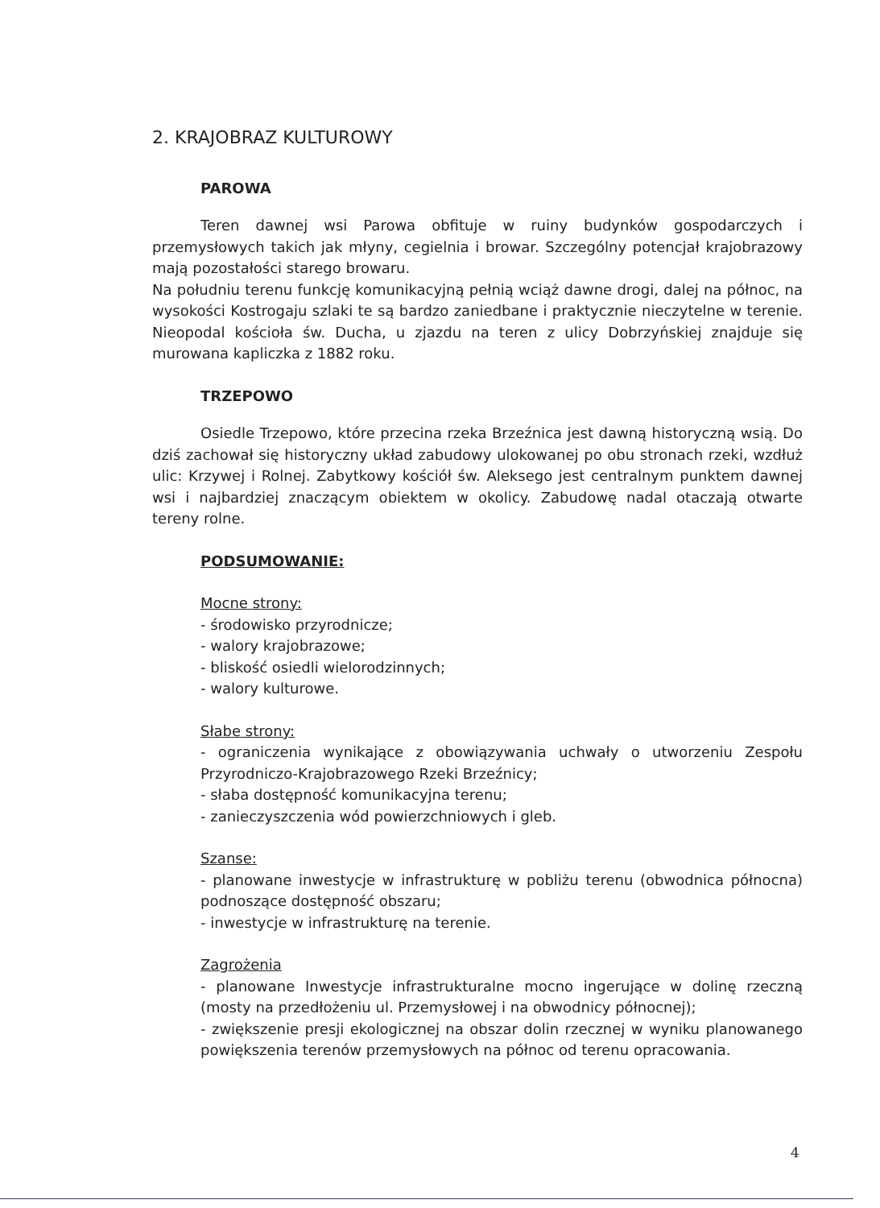2. KRAJOBRAZ KULTUROWY
PAROWA
Teren dawnej wsi Parowa obfituje w ruiny budynków gospodarczych i przemysłowych takich jak młyny, cegielnia i browar. Szczególny potencjał krajobrazowy mają pozostałości starego browaru.
Na południu terenu funkcję komunikacyjną pełnią wciąż dawne drogi, dalej na północ, na wysokości Kostrogaju szlaki te są bardzo zaniedbane i praktycznie nieczytelne w terenie. Nieopodal kościoła św. Ducha, u zjazdu na teren z ulicy Dobrzyńskiej znajduje się murowana kapliczka z 1882 roku.
TRZEPOWO
Osiedle Trzepowo, które przecina rzeka Brzeźnica jest dawną historyczną wsią. Do dziś zachował się historyczny układ zabudowy ulokowanej po obu stronach rzeki, wzdłuż ulic: Krzywej i Rolnej. Zabytkowy kościół św. Aleksego jest centralnym punktem dawnej wsi i najbardziej znaczącym obiektem w okolicy. Zabudowę nadal otaczają otwarte tereny rolne.
PODSUMOWANIE:
Mocne strony:
- środowisko przyrodnicze;
- walory krajobrazowe;
- bliskość osiedli wielorodzinnych;
- walory kulturowe.
Słabe strony:
- ograniczenia wynikające z obowiązywania uchwały o utworzeniu Zespołu Przyrodniczo-Krajobrazowego Rzeki Brzeźnicy;
- słaba dostępność komunikacyjna terenu;
- zanieczyszczenia wód powierzchniowych i gleb.
Szanse:
- planowane inwestycje w infrastrukturę w pobliżu terenu (obwodnica północna) podnoszące dostępność obszaru;
- inwestycje w infrastrukturę na terenie.
Zagrożenia
- planowane Inwestycje infrastrukturalne mocno ingerujące w dolinę rzeczną (mosty na przedłożeniu ul. Przemysłowej i na obwodnicy północnej);
- zwiększenie presji ekologicznej na obszar dolin rzecznej w wyniku planowanego powiększenia terenów przemysłowych na północ od terenu opracowania.
4